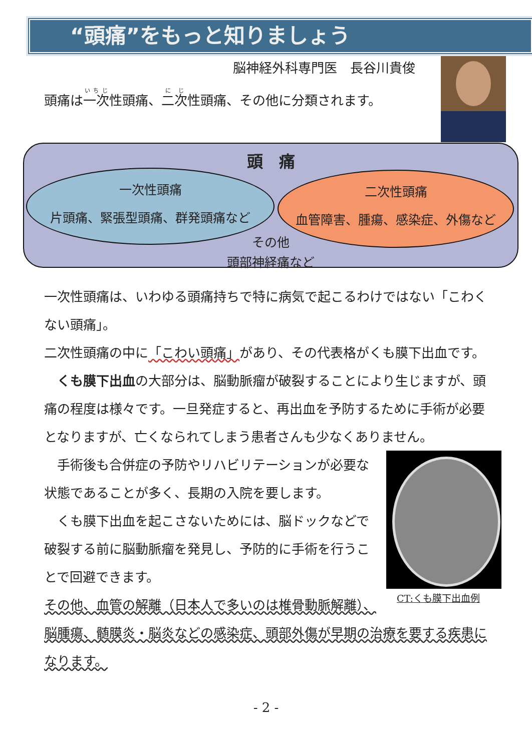“頭痛”をもっと知りましょう
脳神経外科専門医　長谷川貴俊
頭痛は一次性頭痛、二次性頭痛、その他に分類されます。
頭　痛
一次性頭痛
片頭痛、緊張型頭痛、群発頭痛など
二次性頭痛
血管障害、腫瘍、感染症、外傷など
その他
頭部神経痛など
一次性頭痛は、いわゆる頭痛持ちで特に病気で起こるわけではない「こわくない頭痛」。
二次性頭痛の中に「こわい頭痛」があり、その代表格がくも膜下出血です。
　くも膜下出血の大部分は、脳動脈瘤が破裂することにより生じますが、頭痛の程度は様々です。一旦発症すると、再出血を予防するために手術が必要となりますが、亡くなられてしまう患者さんも少なくありません。
　手術後も合併症の予防やリハビリテーションが必要な状態であることが多く、長期の入院を要します。
　くも膜下出血を起こさないためには、脳ドックなどで破裂する前に脳動脈瘤を発見し、予防的に手術を行うことで回避できます。
その他、血管の解離（日本人で多いのは椎骨動脈解離）、
脳腫瘍、髄膜炎・脳炎などの感染症、頭部外傷が早期の治療を要する疾患になります。
CT:くも膜下出血例
- 2 -